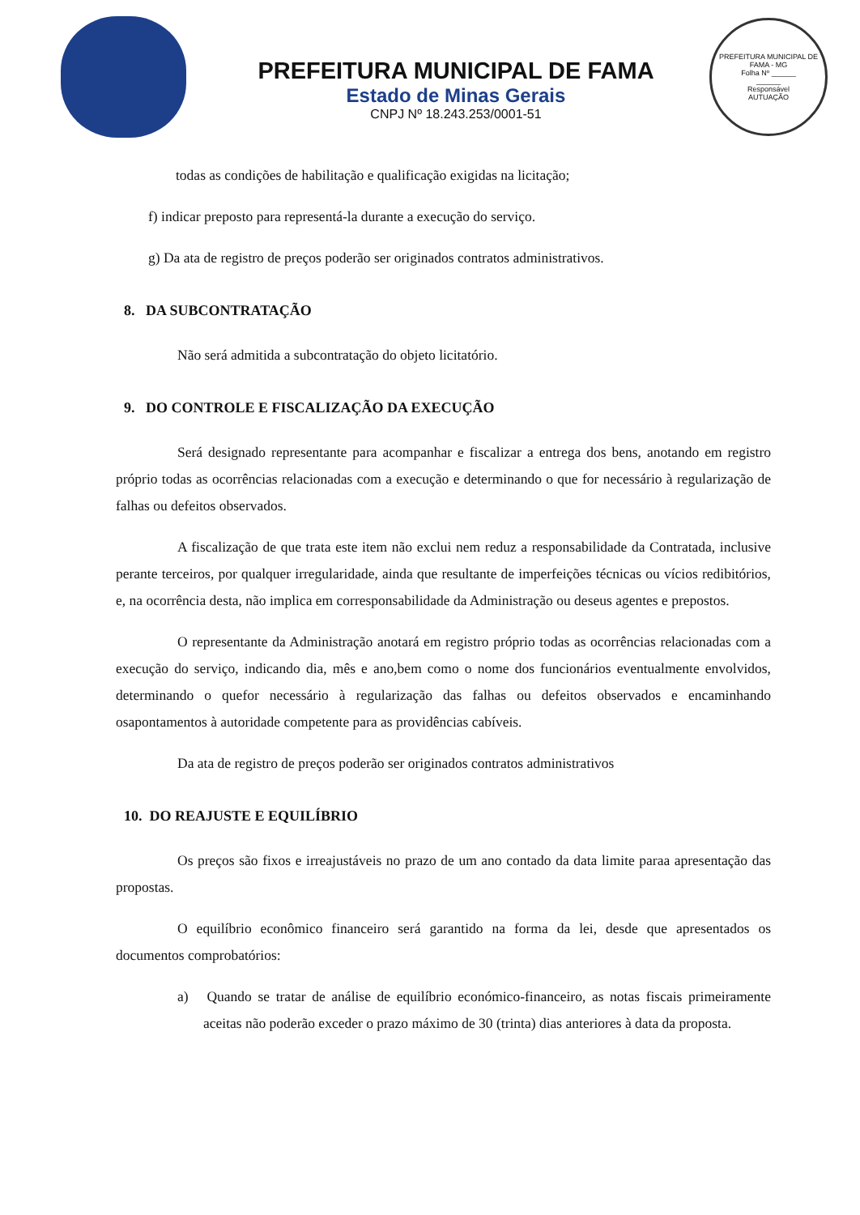PREFEITURA MUNICIPAL DE FAMA
Estado de Minas Gerais
CNPJ Nº 18.243.253/0001-51
PREFEITURA MUNICIPAL DE FAMA - MG
Folha Nº ______
______
Responsável
AUTUAÇÃO
todas as condições de habilitação e qualificação exigidas na licitação;
f) indicar preposto para representá-la durante a execução do serviço.
g) Da ata de registro de preços poderão ser originados contratos administrativos.
8. DA SUBCONTRATAÇÃO
Não será admitida a subcontratação do objeto licitatório.
9. DO CONTROLE E FISCALIZAÇÃO DA EXECUÇÃO
Será designado representante para acompanhar e fiscalizar a entrega dos bens, anotando em registro próprio todas as ocorrências relacionadas com a execução e determinando o que for necessário à regularização de falhas ou defeitos observados.
A fiscalização de que trata este item não exclui nem reduz a responsabilidade da Contratada, inclusive perante terceiros, por qualquer irregularidade, ainda que resultante de imperfeições técnicas ou vícios redibitórios, e, na ocorrência desta, não implica em corresponsabilidade da Administração ou deseus agentes e prepostos.
O representante da Administração anotará em registro próprio todas as ocorrências relacionadas com a execução do serviço, indicando dia, mês e ano,bem como o nome dos funcionários eventualmente envolvidos, determinando o quefor necessário à regularização das falhas ou defeitos observados e encaminhando osapontamentos à autoridade competente para as providências cabíveis.
Da ata de registro de preços poderão ser originados contratos administrativos
10. DO REAJUSTE E EQUILÍBRIO
Os preços são fixos e irreajustáveis no prazo de um ano contado da data limite paraa apresentação das propostas.
O equilíbrio econômico financeiro será garantido na forma da lei, desde que apresentados os documentos comprobatórios:
a) Quando se tratar de análise de equilíbrio económico-financeiro, as notas fiscais primeiramente aceitas não poderão exceder o prazo máximo de 30 (trinta) dias anteriores à data da proposta.